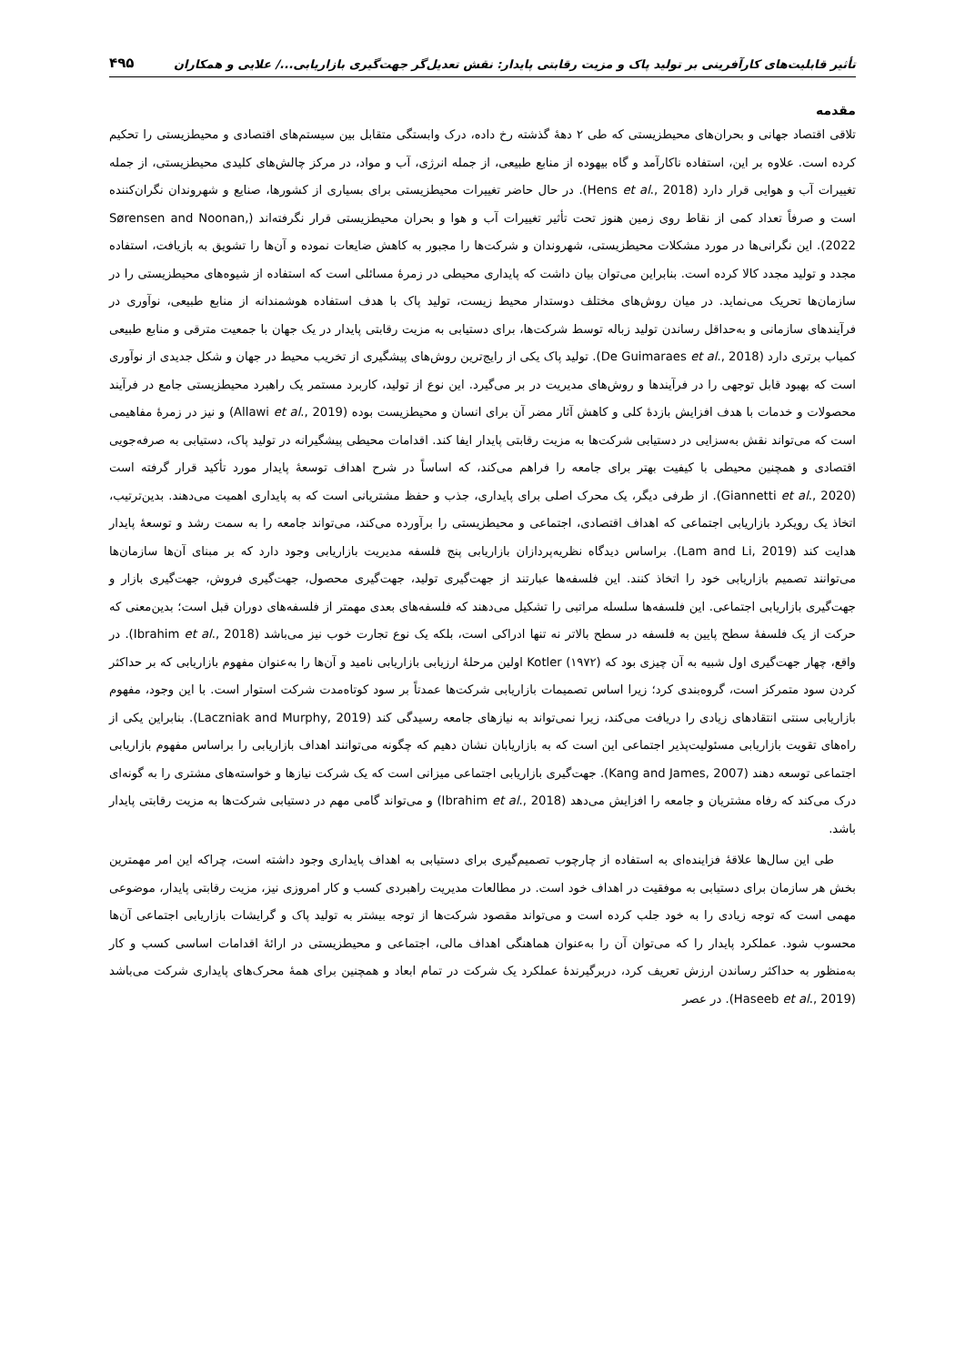تأثیر قابلیت‌های کارآفرینی بر تولید پاک و مزیت رقابتی پایدار: نقش تعدیل‌گر جهت‌گیری بازاریابی.../ علایی و همکاران ۴۹۵
مقدمه
تلاقی اقتصاد جهانی و بحران‌های محیطزیستی که طی ۲ دهۀ گذشته رخ داده، درک وابستگی متقابل بین سیستم‌های اقتصادی و محیطزیستی را تحکیم کرده است. علاوه بر این، استفاده ناکارآمد و گاه بیهوده از منابع طبیعی، از جمله انرژی، آب و مواد، در مرکز چالش‌های کلیدی محیطزیستی، از جمله تغییرات آب و هوایی قرار دارد (Hens et al., 2018). در حال حاضر تغییرات محیطزیستی برای بسیاری از کشورها، صنایع و شهروندان نگران‌کننده است و صرفاً تعداد کمی از نقاط روی زمین هنوز تحت تأثیر تغییرات آب و هوا و بحران محیطزیستی قرار نگرفته‌اند (Sørensen and Noonan, 2022). این نگرانی‌ها در مورد مشکلات محیطزیستی، شهروندان و شرکت‌ها را مجبور به کاهش ضایعات نموده و آن‌ها را تشویق به بازیافت، استفاده مجدد و تولید مجدد کالا کرده است. بنابراین می‌توان بیان داشت که پایداری محیطی در زمرۀ مسائلی است که استفاده از شیوه‌های محیطزیستی را در سازمان‌ها تحریک می‌نماید. در میان روش‌های مختلف دوستدار محیط زیست، تولید پاک با هدف استفاده هوشمندانه از منابع طبیعی، نوآوری در فرآیندهای سازمانی و به‌حداقل رساندن تولید زباله توسط شرکت‌ها، برای دستیابی به مزیت رقابتی پایدار در یک جهان با جمعیت مترقی و منابع طبیعی کمیاب برتری دارد (De Guimaraes et al., 2018). تولید پاک یکی از رایج‌ترین روش‌های پیشگیری از تخریب محیط در جهان و شکل جدیدی از نوآوری است که بهبود قابل توجهی را در فرآیندها و روش‌های مدیریت در بر می‌گیرد. این نوع از تولید، کاربرد مستمر یک راهبرد محیطزیستی جامع در فرآیند محصولات و خدمات با هدف افزایش بازدۀ کلی و کاهش آثار مضر آن برای انسان و محیطزیست بوده (Allawi et al., 2019) و نیز در زمرۀ مفاهیمی است که می‌تواند نقش به‌سزایی در دستیابی شرکت‌ها به مزیت رقابتی پایدار ایفا کند. اقدامات محیطی پیشگیرانه در تولید پاک، دستیابی به صرفه‌جویی اقتصادی و همچنین محیطی با کیفیت بهتر برای جامعه را فراهم می‌کند، که اساساً در شرح اهداف توسعۀ پایدار مورد تأکید قرار گرفته است (Giannetti et al., 2020). از طرفی دیگر، یک محرک اصلی برای پایداری، جذب و حفظ مشتریانی است که به پایداری اهمیت می‌دهند. بدین‌ترتیب، اتخاذ یک رویکرد بازاریابی اجتماعی که اهداف اقتصادی، اجتماعی و محیطزیستی را برآورده می‌کند، می‌تواند جامعه را به سمت رشد و توسعۀ پایدار هدایت کند (Lam and Li, 2019). براساس دیدگاه نظریه‌پردازان بازاریابی پنج فلسفه مدیریت بازاریابی وجود دارد که بر مبنای آن‌ها سازمان‌ها می‌توانند تصمیم بازاریابی خود را اتخاذ کنند. این فلسفه‌ها عبارتند از جهت‌گیری تولید، جهت‌گیری محصول، جهت‌گیری فروش، جهت‌گیری بازار و جهت‌گیری بازاریابی اجتماعی. این فلسفه‌ها سلسله مراتبی را تشکیل می‌دهند که فلسفه‌های بعدی مهمتر از فلسفه‌های دوران قبل است؛ بدین‌معنی که حرکت از یک فلسفۀ سطح پایین به فلسفه در سطح بالاتر نه تنها ادراکی است، بلکه یک نوع تجارت خوب نیز می‌باشد (Ibrahim et al., 2018). در واقع، چهار جهت‌گیری اول شبیه به آن چیزی بود که Kotler (۱۹۷۲) اولین مرحلۀ ارزیابی بازاریابی نامید و آن‌ها را به‌عنوان مفهوم بازاریابی که بر حداکثر کردن سود متمرکز است، گروه‌بندی کرد؛ زیرا اساس تصمیمات بازاریابی شرکت‌ها عمدتاً بر سود کوتاه‌مدت شرکت استوار است. با این وجود، مفهوم بازاریابی سنتی انتقادهای زیادی را دریافت می‌کند، زیرا نمی‌تواند به نیازهای جامعه رسیدگی کند (Laczniak and Murphy, 2019). بنابراین یکی از راه‌های تقویت بازاریابی مسئولیت‌پذیر اجتماعی این است که به بازاریابان نشان دهیم که چگونه می‌توانند اهداف بازاریابی را براساس مفهوم بازاریابی اجتماعی توسعه دهند (Kang and James, 2007). جهت‌گیری بازاریابی اجتماعی میزانی است که یک شرکت نیازها و خواسته‌های مشتری را به گونه‌ای درک می‌کند که رفاه مشتریان و جامعه را افزایش می‌دهد (Ibrahim et al., 2018) و می‌تواند گامی مهم در دستیابی شرکت‌ها به مزیت رقابتی پایدار باشد.
طی این سال‌ها علاقۀ فزاینده‌ای به استفاده از چارچوب تصمیم‌گیری برای دستیابی به اهداف پایداری وجود داشته است، چراکه این امر مهمترین بخش هر سازمان برای دستیابی به موفقیت در اهداف خود است. در مطالعات مدیریت راهبردی کسب و کار امروزی نیز، مزیت رقابتی پایدار، موضوعی مهمی است که توجه زیادی را به خود جلب کرده است و می‌تواند مقصود شرکت‌ها از توجه بیشتر به تولید پاک و گرایشات بازاریابی اجتماعی آن‌ها محسوب شود. عملکرد پایدار را که می‌توان آن را به‌عنوان هماهنگی اهداف مالی، اجتماعی و محیطزیستی در ارائۀ اقدامات اساسی کسب و کار به‌منظور به حداکثر رساندن ارزش تعریف کرد، دربرگیرندۀ عملکرد یک شرکت در تمام ابعاد و همچنین برای همۀ محرک‌های پایداری شرکت می‌باشد (Haseeb et al., 2019). در عصر